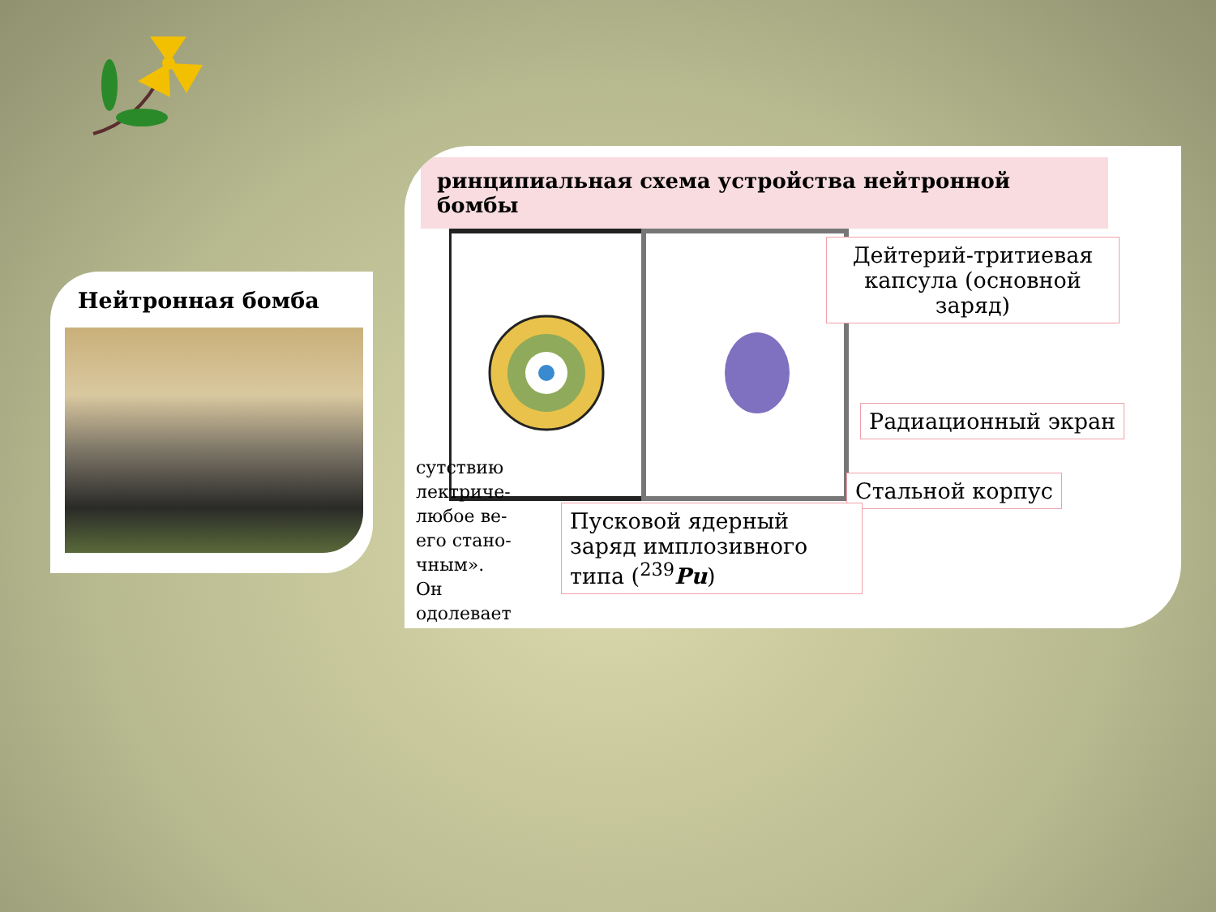Нейтронная бомба
ринципиальная схема устройства нейтронной бомбы
Дейтерий-тритиевая капсула (основной заряд)
Радиационный экран
Стальной корпус
Пусковой ядерный заряд имплозивного типа (<sup>239</sup>Pu)
сутствию лектриче- любое ве- его стано- чным». Он одолевает